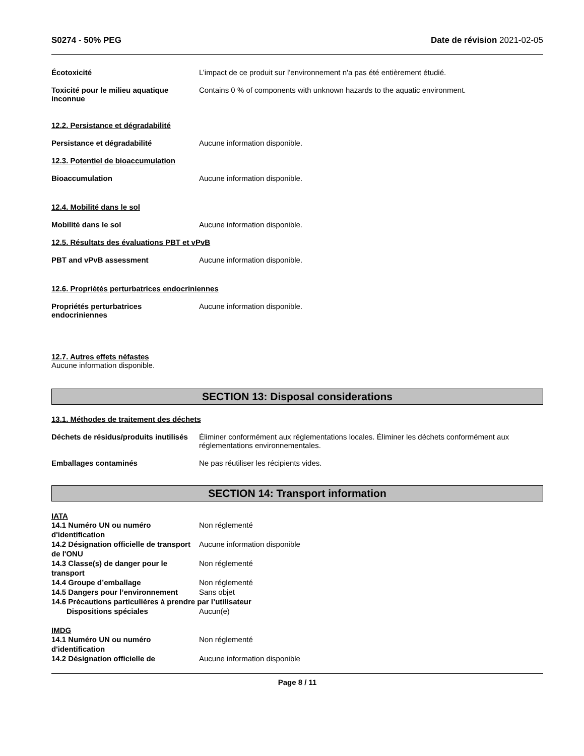S0274 - 50% PEG Date de révision 2021-02-05
Écotoxicité L’impact de ce produit sur l'environnement n'a pas été entièrement étudié.
Toxicité pour le milieu aquatique inconnue
Contains 0 % of components with unknown hazards to the aquatic environment.
12.2. Persistance et dégradabilité
Persistance et dégradabilité Aucune information disponible.
12.3. Potentiel de bioaccumulation
Bioaccumulation Aucune information disponible.
12.4. Mobilité dans le sol
Mobilité dans le sol Aucune information disponible.
12.5. Résultats des évaluations PBT et vPvB
PBT and vPvB assessment Aucune information disponible.
12.6. Propriétés perturbatrices endocriniennes
Propriétés perturbatrices endocriniennes
Aucune information disponible.
12.7. Autres effets néfastes
Aucune information disponible.
SECTION 13: Disposal considerations
13.1. Méthodes de traitement des déchets
Déchets de résidus/produits inutilisés
Éliminer conformément aux réglementations locales. Éliminer les déchets conformément aux réglementations environnementales.
Emballages contaminés Ne pas réutiliser les récipients vides.
SECTION 14: Transport information
IATA
14.1 Numéro UN ou numéro d'identification
Non réglementé
14.2 Désignation officielle de transport de l'ONU
Aucune information disponible
14.3 Classe(s) de danger pour le transport
Non réglementé
14.4 Groupe d’emballage Non réglementé
14.5 Dangers pour l’environnement
Sans objet
14.6 Précautions particulières à prendre par l’utilisateur
Dispositions spéciales Aucun(e)
IMDG
14.1 Numéro UN ou numéro d'identification
Non réglementé
14.2 Désignation officielle de Aucune information disponible
Page 8 / 11